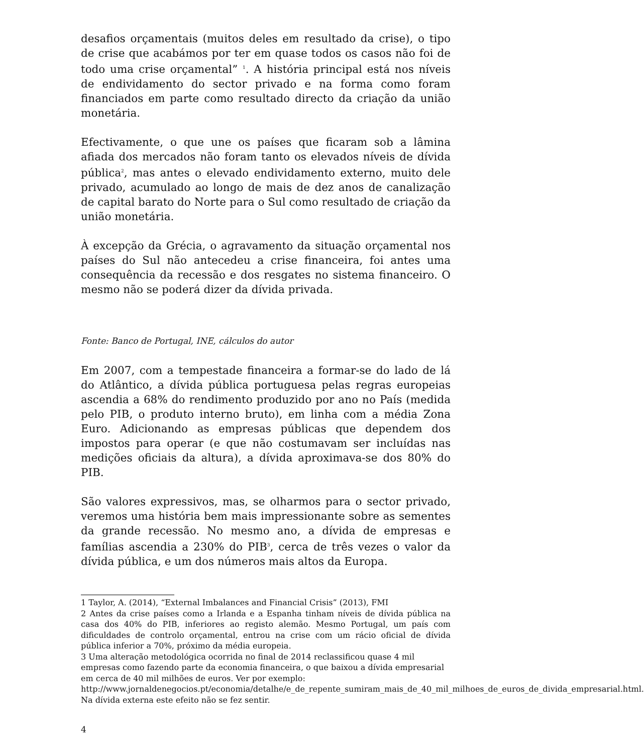desafios orçamentais (muitos deles em resultado da crise), o tipo de crise que acabámos por ter em quase todos os casos não foi de todo uma crise orçamental” <sup>1</sup>. A história principal está nos níveis de endividamento do sector privado e na forma como foram financiados em parte como resultado directo da criação da união monetária.
Efectivamente, o que une os países que ficaram sob a lâmina afiada dos mercados não foram tanto os elevados níveis de dívida pública<sup>2</sup>, mas antes o elevado endividamento externo, muito dele privado, acumulado ao longo de mais de dez anos de canalização de capital barato do Norte para o Sul como resultado de criação da união monetária.
À excepção da Grécia, o agravamento da situação orçamental nos países do Sul não antecedeu a crise financeira, foi antes uma consequência da recessão e dos resgates no sistema financeiro. O mesmo não se poderá dizer da dívida privada.
Fonte: Banco de Portugal, INE, cálculos do autor
Em 2007, com a tempestade financeira a formar-se do lado de lá do Atlântico, a dívida pública portuguesa pelas regras europeias ascendia a 68% do rendimento produzido por ano no País (medida pelo PIB, o produto interno bruto), em linha com a média Zona Euro. Adicionando as empresas públicas que dependem dos impostos para operar (e que não costumavam ser incluídas nas medições oficiais da altura), a dívida aproximava-se dos 80% do PIB.
São valores expressivos, mas, se olharmos para o sector privado, veremos uma história bem mais impressionante sobre as sementes da grande recessão. No mesmo ano, a dívida de empresas e famílias ascendia a 230% do PIB<sup>3</sup>, cerca de três vezes o valor da dívida pública, e um dos números mais altos da Europa.
1 Taylor, A. (2014), “External Imbalances and Financial Crisis” (2013), FMI
2 Antes da crise países como a Irlanda e a Espanha tinham níveis de dívida pública na casa dos 40% do PIB, inferiores ao registo alemão. Mesmo Portugal, um país com dificuldades de controlo orçamental, entrou na crise com um rácio oficial de dívida pública inferior a 70%, próximo da média europeia.
3 Uma alteração metodológica ocorrida no final de 2014 reclassificou quase 4 mil empresas como fazendo parte da economia financeira, o que baixou a dívida empresarial em cerca de 40 mil milhões de euros. Ver por exemplo: http://www.jornaldenegocios.pt/economia/detalhe/e_de_repente_sumiram_mais_de_40_mil_milhoes_de_euros_de_divida_empresarial.html. Na dívida externa este efeito não se fez sentir.
4